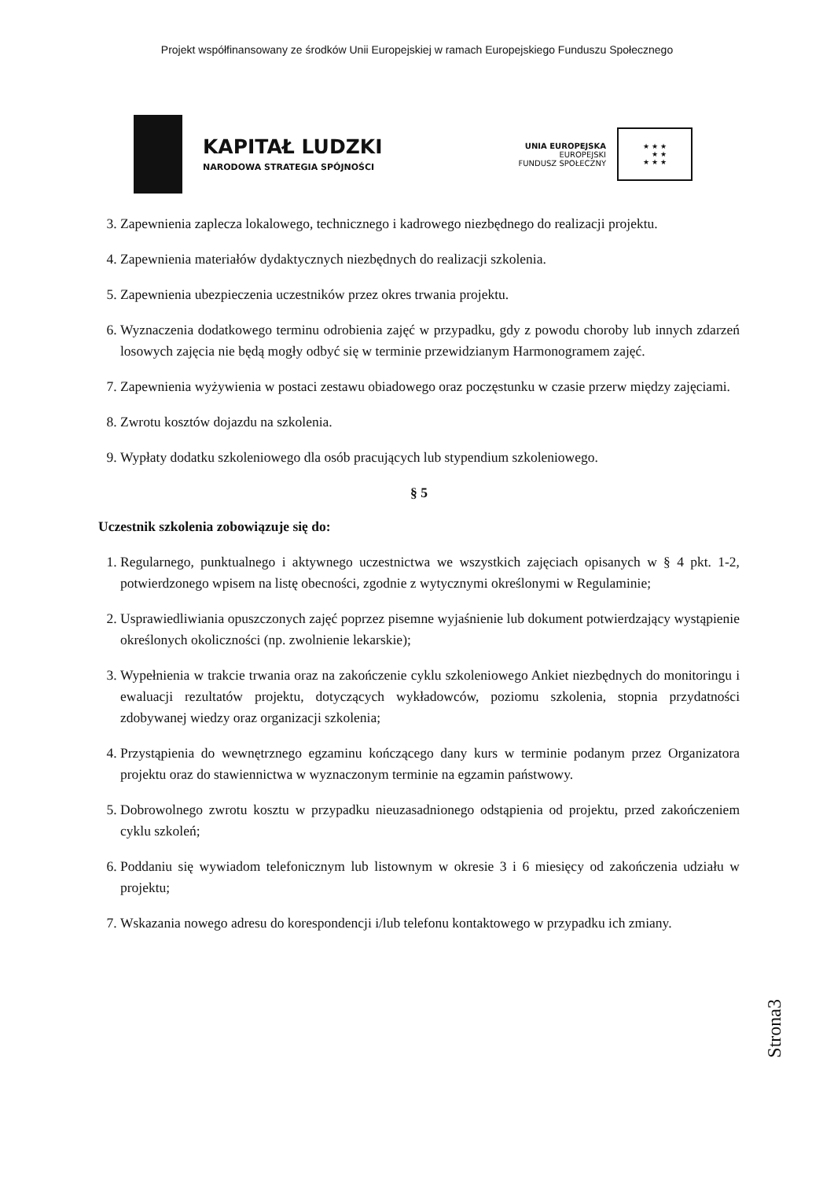Projekt współfinansowany ze środków Unii Europejskiej w ramach Europejskiego Funduszu Społecznego
KAPITAŁ LUDZKI
NARODOWA STRATEGIA SPÓJNOŚCI
UNIA EUROPEJSKA
EUROPEJSKI
FUNDUSZ SPOŁECZNY
★ ★ ★
★ ★
★ ★ ★
3. Zapewnienia zaplecza lokalowego, technicznego i kadrowego niezbędnego do realizacji projektu.
4. Zapewnienia materiałów dydaktycznych niezbędnych do realizacji szkolenia.
5. Zapewnienia ubezpieczenia uczestników przez okres trwania projektu.
6. Wyznaczenia dodatkowego terminu odrobienia zajęć w przypadku, gdy z powodu choroby lub innych zdarzeń losowych zajęcia nie będą mogły odbyć się w terminie przewidzianym Harmonogramem zajęć.
7. Zapewnienia wyżywienia w postaci zestawu obiadowego oraz poczęstunku w czasie przerw między zajęciami.
8. Zwrotu kosztów dojazdu na szkolenia.
9. Wypłaty dodatku szkoleniowego dla osób pracujących lub stypendium szkoleniowego.
§ 5
Uczestnik szkolenia zobowiązuje się do:
1. Regularnego, punktualnego i aktywnego uczestnictwa we wszystkich zajęciach opisanych w § 4 pkt. 1-2, potwierdzonego wpisem na listę obecności, zgodnie z wytycznymi określonymi w Regulaminie;
2. Usprawiedliwiania opuszczonych zajęć poprzez pisemne wyjaśnienie lub dokument potwierdzający wystąpienie określonych okoliczności (np. zwolnienie lekarskie);
3. Wypełnienia w trakcie trwania oraz na zakończenie cyklu szkoleniowego Ankiet niezbędnych do monitoringu i ewaluacji rezultatów projektu, dotyczących wykładowców, poziomu szkolenia, stopnia przydatności zdobywanej wiedzy oraz organizacji szkolenia;
4. Przystąpienia do wewnętrznego egzaminu kończącego dany kurs w terminie podanym przez Organizatora projektu oraz do stawiennictwa w wyznaczonym terminie na egzamin państwowy.
5. Dobrowolnego zwrotu kosztu w przypadku nieuzasadnionego odstąpienia od projektu, przed zakończeniem cyklu szkoleń;
6. Poddaniu się wywiadom telefonicznym lub listownym w okresie 3 i 6 miesięcy od zakończenia udziału w projektu;
7. Wskazania nowego adresu do korespondencji i/lub telefonu kontaktowego w przypadku ich zmiany.
Strona3